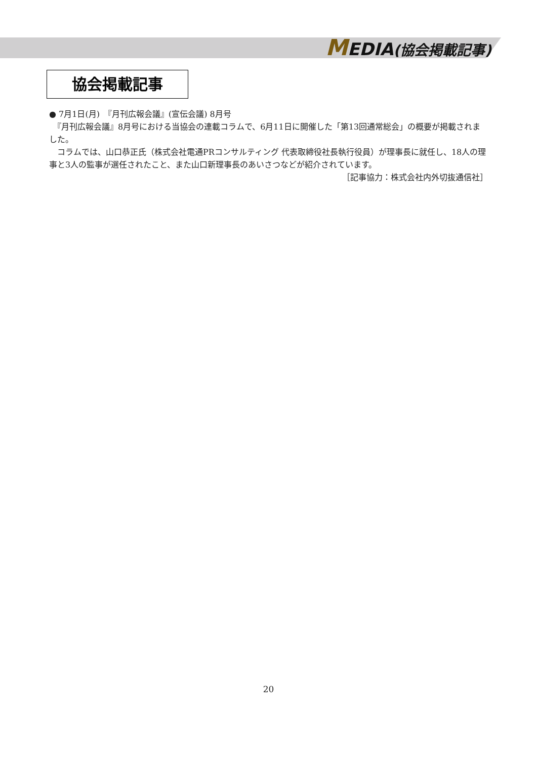MEDIA(協会掲載記事)
協会掲載記事
● 7月1日(月)　『月刊広報会議』(宣伝会議) 8月号
　『月刊広報会議』8月号における当協会の連載コラムで、6月11日に開催した「第13回通常総会」の概要が掲載されました。
　コラムでは、山口恭正氏（株式会社電通PRコンサルティング 代表取締役社長執行役員）が理事長に就任し、18人の理事と3人の監事が選任されたこと、また山口新理事長のあいさつなどが紹介されています。
［記事協力：株式会社内外切抜通信社］
20